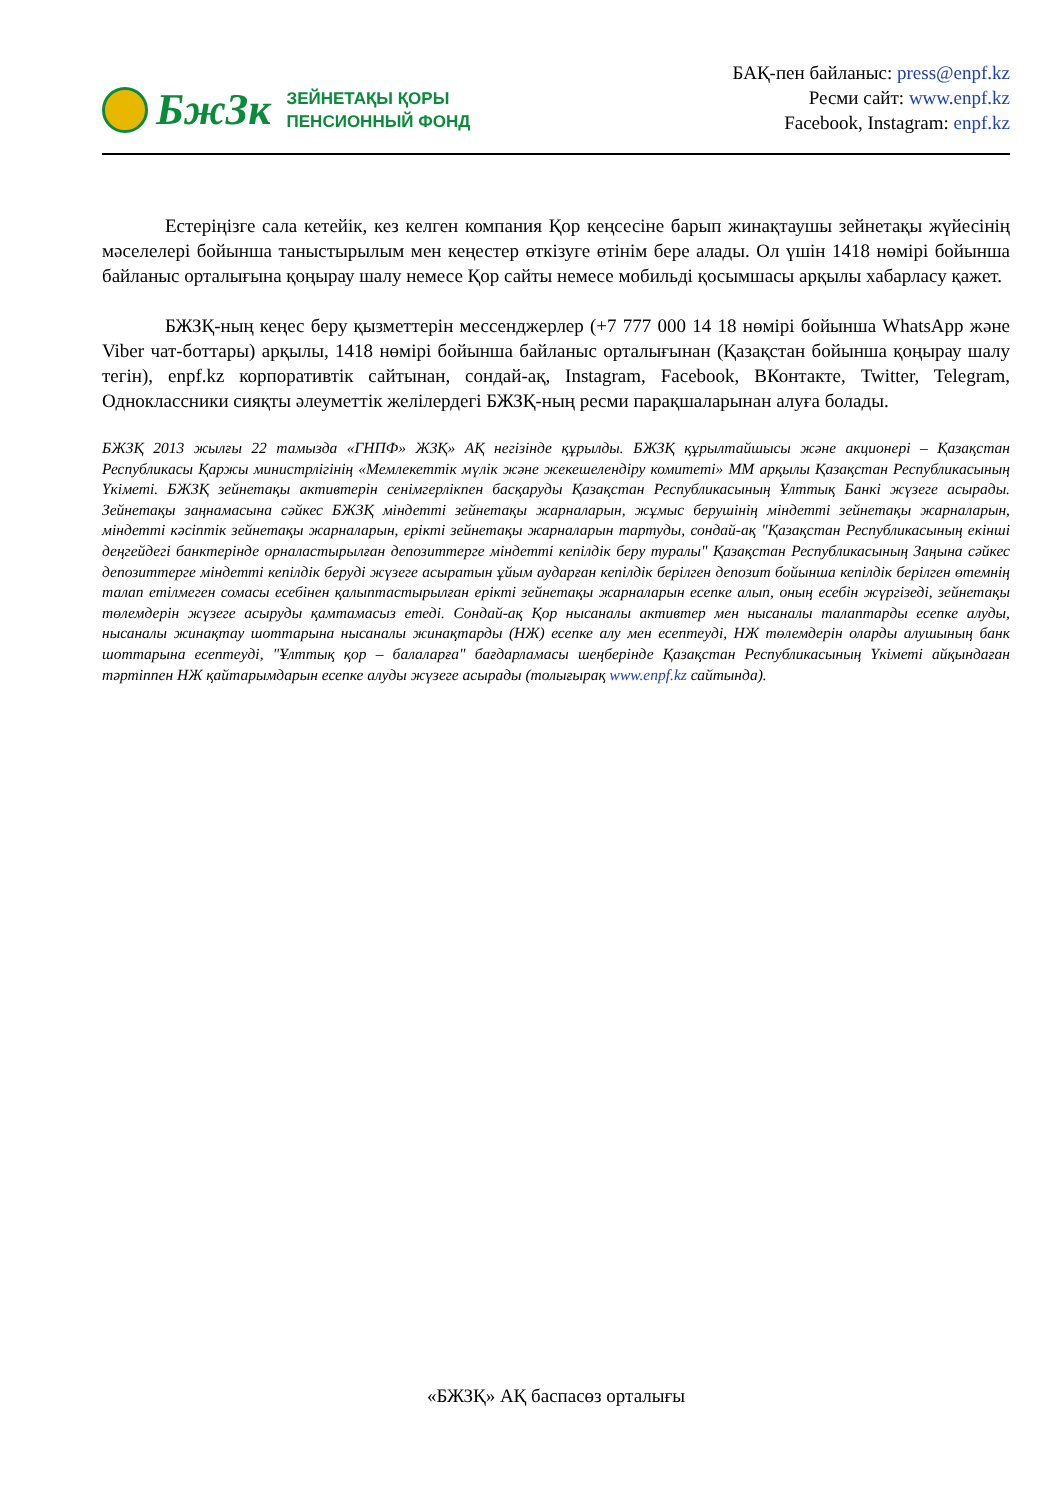БжЗк
ЗЕЙНЕТАҚЫ ҚОРЫ
ПЕНСИОННЫЙ ФОНД
БАҚ-пен байланыс: press@enpf.kz
Ресми сайт: www.enpf.kz
Facebook, Instagram: enpf.kz
Естеріңізге сала кетейік, кез келген компания Қор кеңсесіне барып жинақтаушы зейнетақы жүйесінің мәселелері бойынша таныстырылым мен кеңестер өткізуге өтінім бере алады. Ол үшін 1418 нөмірі бойынша байланыс орталығына қоңырау шалу немесе Қор сайты немесе мобильді қосымшасы арқылы хабарласу қажет.
БЖЗҚ-ның кеңес беру қызметтерін мессенджерлер (+7 777 000 14 18 нөмірі бойынша WhatsApp және Viber чат-боттары) арқылы, 1418 нөмірі бойынша байланыс орталығынан (Қазақстан бойынша қоңырау шалу тегін), enpf.kz корпоративтік сайтынан, сондай-ақ, Instagram, Facebook, ВКонтакте, Twitter, Telegram, Одноклассники сияқты әлеуметтік желілердегі БЖЗҚ-ның ресми парақшаларынан алуға болады.
БЖЗҚ 2013 жылғы 22 тамызда «ГНПФ» ЖЗҚ» АҚ негізінде құрылды. БЖЗҚ құрылтайшысы және акционері – Қазақстан Республикасы Қаржы министрлігінің «Мемлекеттік мүлік және жекешелендіру комитеті» ММ арқылы Қазақстан Республикасының Үкіметі. БЖЗҚ зейнетақы активтерін сенімгерлікпен басқаруды Қазақстан Республикасының Ұлттық Банкі жүзеге асырады. Зейнетақы заңнамасына сәйкес БЖЗҚ міндетті зейнетақы жарналарын, жұмыс берушінің міндетті зейнетақы жарналарын, міндетті кәсіптік зейнетақы жарналарын, ерікті зейнетақы жарналарын тартуды, сондай-ақ "Қазақстан Республикасының екінші деңгейдегі банктерінде орналастырылған депозиттерге міндетті кепілдік беру туралы" Қазақстан Республикасының Заңына сәйкес депозиттерге міндетті кепілдік беруді жүзеге асыратын ұйым аударған кепілдік берілген депозит бойынша кепілдік берілген өтемнің талап етілмеген сомасы есебінен қалыптастырылған ерікті зейнетақы жарналарын есепке алып, оның есебін жүргізеді, зейнетақы төлемдерін жүзеге асыруды қамтамасыз етеді. Сондай-ақ Қор нысаналы активтер мен нысаналы талаптарды есепке алуды, нысаналы жинақтау шоттарына нысаналы жинақтарды (НЖ) есепке алу мен есептеуді, НЖ төлемдерін оларды алушының банк шоттарына есептеуді, "Ұлттық қор – балаларға" бағдарламасы шеңберінде Қазақстан Республикасының Үкіметі айқындаған тәртіппен НЖ қайтарымдарын есепке алуды жүзеге асырады (толығырақ www.enpf.kz сайтында).
«БЖЗҚ» АҚ баспасөз орталығы